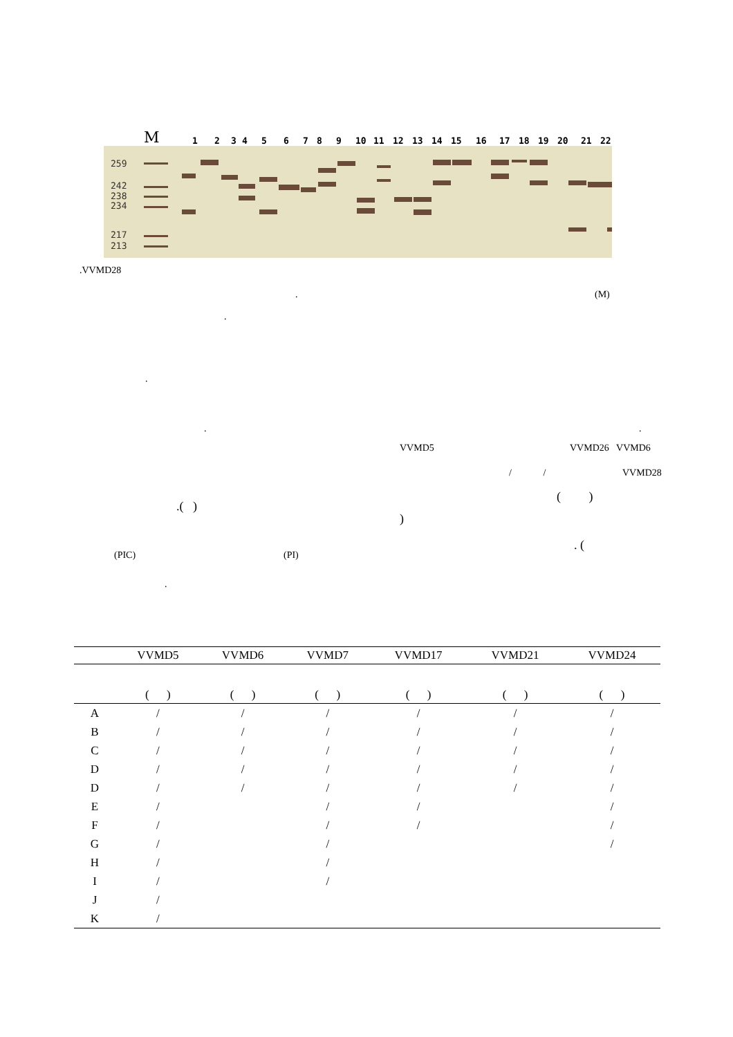M 123456789 10 11 12 13 14 15 16 17 18 19 20 21 22
259
242
238
234
217
213
.VVMD28
(M)
.
.
.
. .
VVMD5 VVMD26 VVMD6
/ / VVMD28
( )
.( )
)
. (
(PIC) (PI)
.
| | VVMD5 | VVMD6 | VVMD7 | VVMD17 | VVMD21 | VVMD24 |
| --- | --- | --- | --- | --- | --- | --- |
| | ( ) | ( ) | ( ) | ( ) | ( ) | ( ) |
| A | / | / | / | / | / | / |
| B | / | / | / | / | / | / |
| C | / | / | / | / | / | / |
| D | / | / | / | / | / | / |
| D | / | / | / | / | / | / |
| E | / | | / | / | | / |
| F | / | | / | / | | / |
| G | / | | / | | | / |
| H | / | | / | | | |
| I | / | | / | | | |
| J | / | | | | | |
| K | / | | | | | |